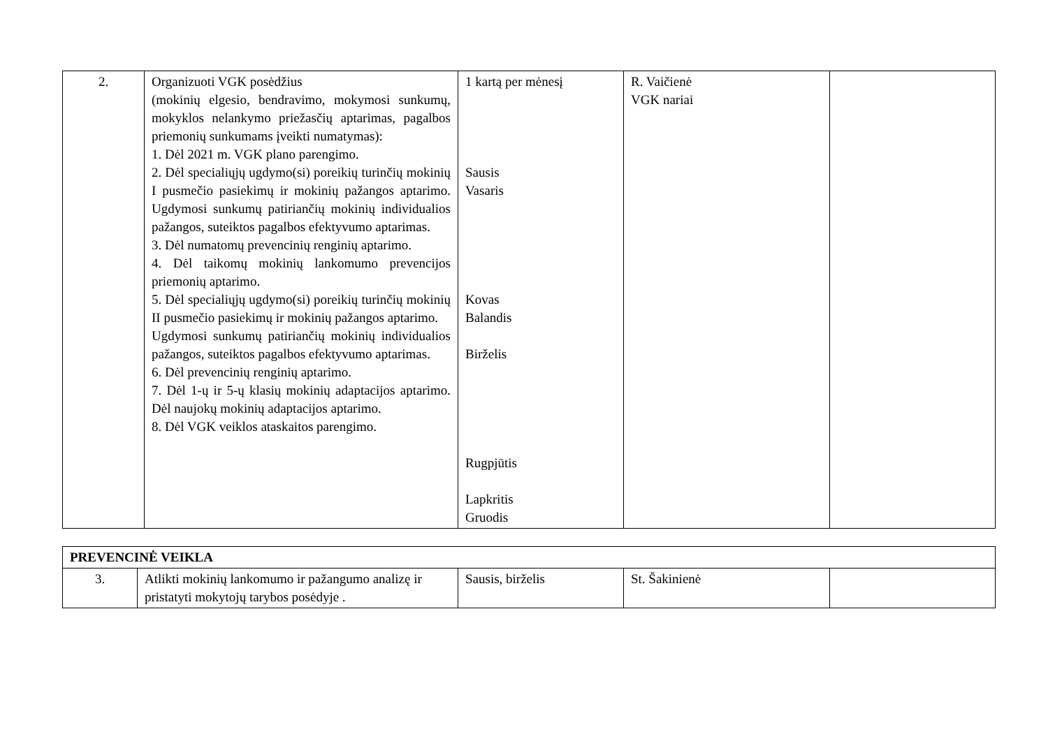| 2. | Organizuoti VGK posėdžius (mokinių elgesio, bendravimo, mokymosi sunkumų, mokyklos nelankymo priežasčių aptarimas, pagalbos priemonių sunkumams įveikti numatymas): 1. Dėl 2021 m. VGK plano parengimo. 2. Dėl specialiųjų ugdymo(si) poreikių turinčių mokinių I pusmečio pasiekimų ir mokinių pažangos aptarimo. Ugdymosi sunkumų patiriančių mokinių individualios pažangos, suteiktos pagalbos efektyvumo aptarimas. 3. Dėl numatomų prevencinių renginių aptarimo. 4. Dėl taikomų mokinių lankomumo prevencijos priemonių aptarimo. 5. Dėl specialiųjų ugdymo(si) poreikių turinčių mokinių II pusmečio pasiekimų ir mokinių pažangos aptarimo. Ugdymosi sunkumų patiriančių mokinių individualios pažangos, suteiktos pagalbos efektyvumo aptarimas. 6. Dėl prevencinių renginių aptarimo. 7. Dėl 1-ų ir 5-ų klasių mokinių adaptacijos aptarimo. Dėl naujokų mokinių adaptacijos aptarimo. 8. Dėl VGK veiklos ataskaitos parengimo. | 1 kartą per mėnesį Sausis Vasaris Kovas Balandis Birželis Rugpjūtis Lapkritis Gruodis | R. Vaičienė VGK nariai | |
| PREVENCINĖ VEIKLA | | | | |
| 3. | Atlikti mokinių lankomumo ir pažangumo analizę ir pristatyti mokytojų tarybos posėdyje . | Sausis, birželis | St. Šakinienė | |